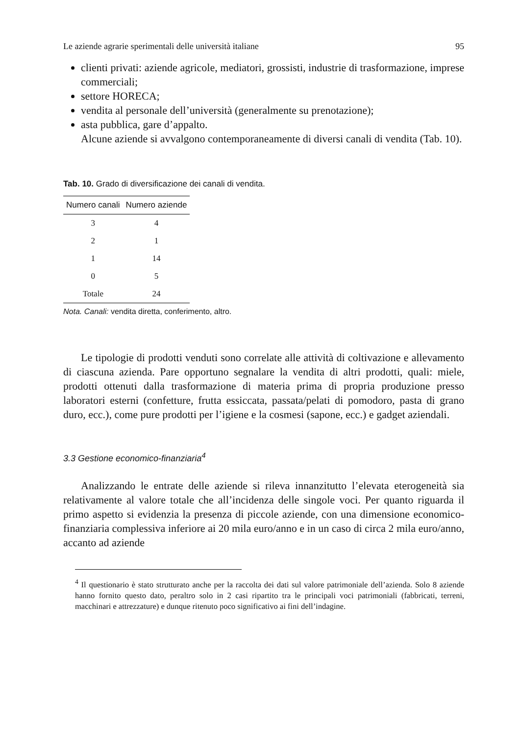Le aziende agrarie sperimentali delle università italiane 95
clienti privati: aziende agricole, mediatori, grossisti, industrie di trasformazione, imprese commerciali;
settore HORECA;
vendita al personale dell’università (generalmente su prenotazione);
asta pubblica, gare d’appalto.
Alcune aziende si avvalgono contemporaneamente di diversi canali di vendita (Tab. 10).
Tab. 10. Grado di diversificazione dei canali di vendita.
| Numero canali | Numero aziende |
| --- | --- |
| 3 | 4 |
| 2 | 1 |
| 1 | 14 |
| 0 | 5 |
| Totale | 24 |
Nota. Canali: vendita diretta, conferimento, altro.
Le tipologie di prodotti venduti sono correlate alle attività di coltivazione e allevamento di ciascuna azienda. Pare opportuno segnalare la vendita di altri prodotti, quali: miele, prodotti ottenuti dalla trasformazione di materia prima di propria produzione presso laboratori esterni (confetture, frutta essiccata, passata/pelati di pomodoro, pasta di grano duro, ecc.), come pure prodotti per l’igiene e la cosmesi (sapone, ecc.) e gadget aziendali.
3.3 Gestione economico-finanziaria<sup>4</sup>
Analizzando le entrate delle aziende si rileva innanzitutto l’elevata eterogeneità sia relativamente al valore totale che all’incidenza delle singole voci. Per quanto riguarda il primo aspetto si evidenzia la presenza di piccole aziende, con una dimensione economico-finanziaria complessiva inferiore ai 20 mila euro/anno e in un caso di circa 2 mila euro/anno, accanto ad aziende
<sup>4</sup> Il questionario è stato strutturato anche per la raccolta dei dati sul valore patrimoniale dell’azienda. Solo 8 aziende hanno fornito questo dato, peraltro solo in 2 casi ripartito tra le principali voci patrimoniali (fabbricati, terreni, macchinari e attrezzature) e dunque ritenuto poco significativo ai fini dell’indagine.